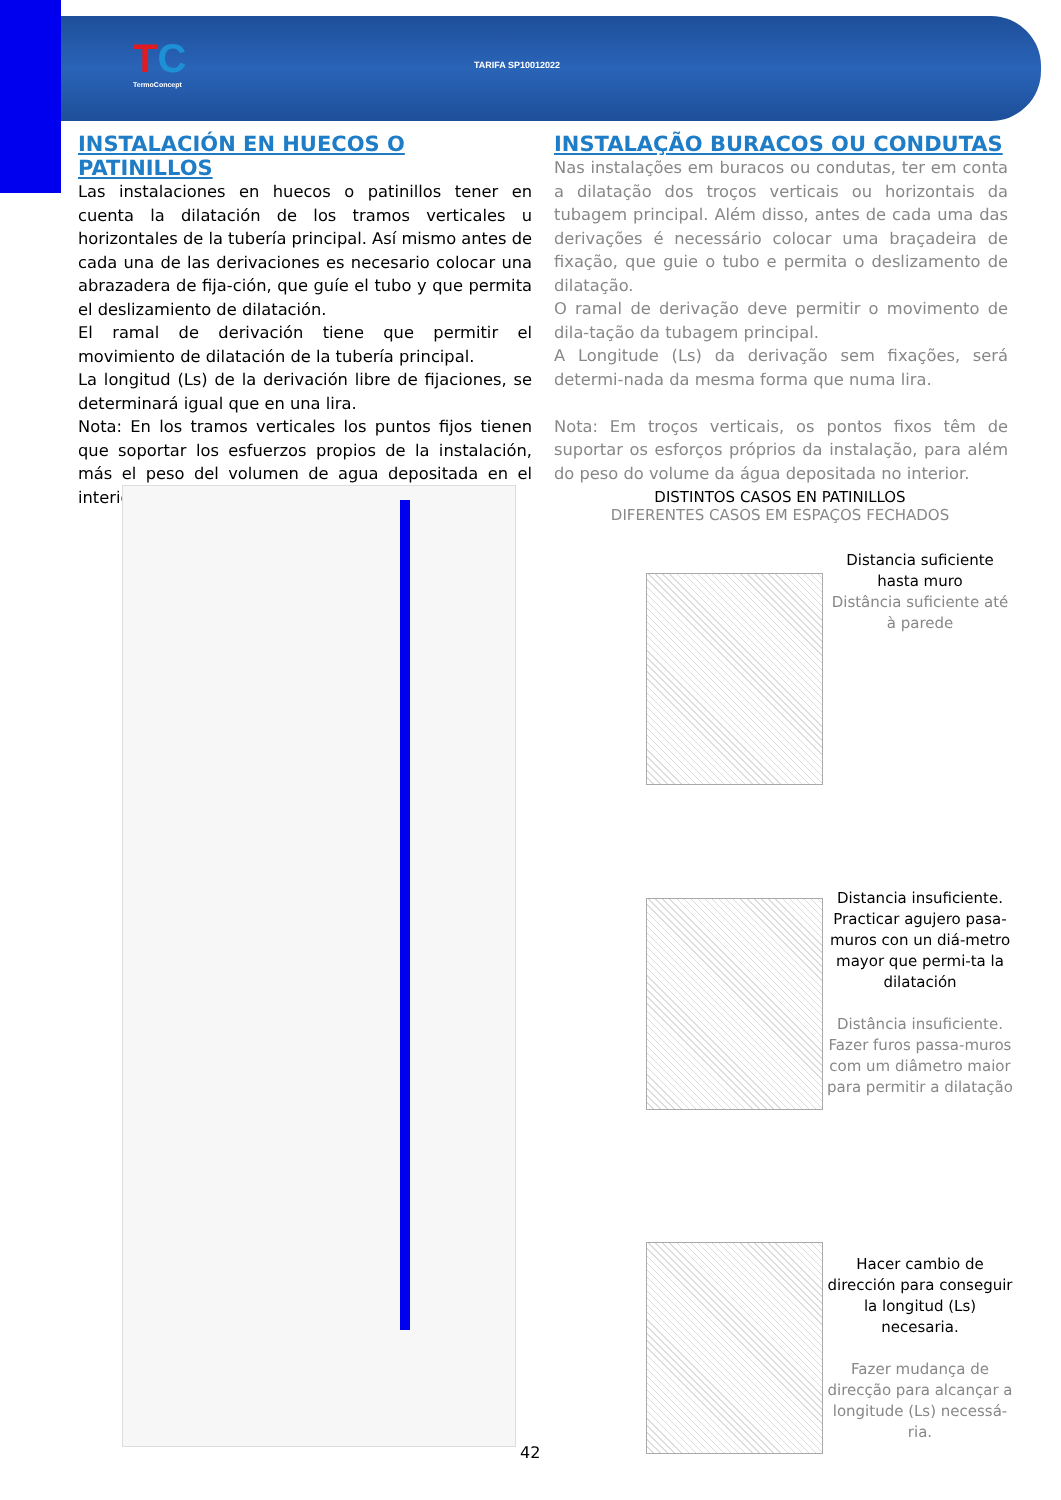TC
TermoConcept
TARIFA SP10012022
INSTALACIÓN EN HUECOS O PATINILLOS
Las instalaciones en huecos o patinillos tener en cuenta la dilatación de los tramos verticales u horizontales de la tubería principal. Así mismo antes de cada una de las derivaciones es necesario colocar una abrazadera de fija-ción, que guíe el tubo y que permita el deslizamiento de dilatación.
El ramal de derivación tiene que permitir el movimiento de dilatación de la tubería principal.
La longitud (Ls) de la derivación libre de fijaciones, se determinará igual que en una lira.
Nota: En los tramos verticales los puntos fijos tienen que soportar los esfuerzos propios de la instalación, más el peso del volumen de agua depositada en el interior.
INSTALAÇÃO BURACOS OU CONDUTAS
Nas instalações em buracos ou condutas, ter em conta a dilatação dos troços verticais ou horizontais da tubagem principal. Além disso, antes de cada uma das derivações é necessário colocar uma braçadeira de fixação, que guie o tubo e permita o deslizamento de dilatação.
O ramal de derivação deve permitir o movimento de dila-tação da tubagem principal.
A Longitude (Ls) da derivação sem fixações, será determi-nada da mesma forma que numa lira.
Nota: Em troços verticais, os pontos fixos têm de suportar os esforços próprios da instalação, para além do peso do volume da água depositada no interior.
DISTINTOS CASOS EN PATINILLOS
DIFERENTES CASOS EM ESPAÇOS FECHADOS
Distancia suficiente hasta muro
Distância suficiente até à parede
Distancia insuficiente. Practicar agujero pasa-muros con un diá-metro mayor que permi-ta la dilatación
Distância insuficiente. Fazer furos passa-muros com um diâmetro maior para permitir a dilatação
Hacer cambio de dirección para conseguir la longitud (Ls) necesaria.
Fazer mudança de direcção para alcançar a longitude (Ls) necessá-ria.
42